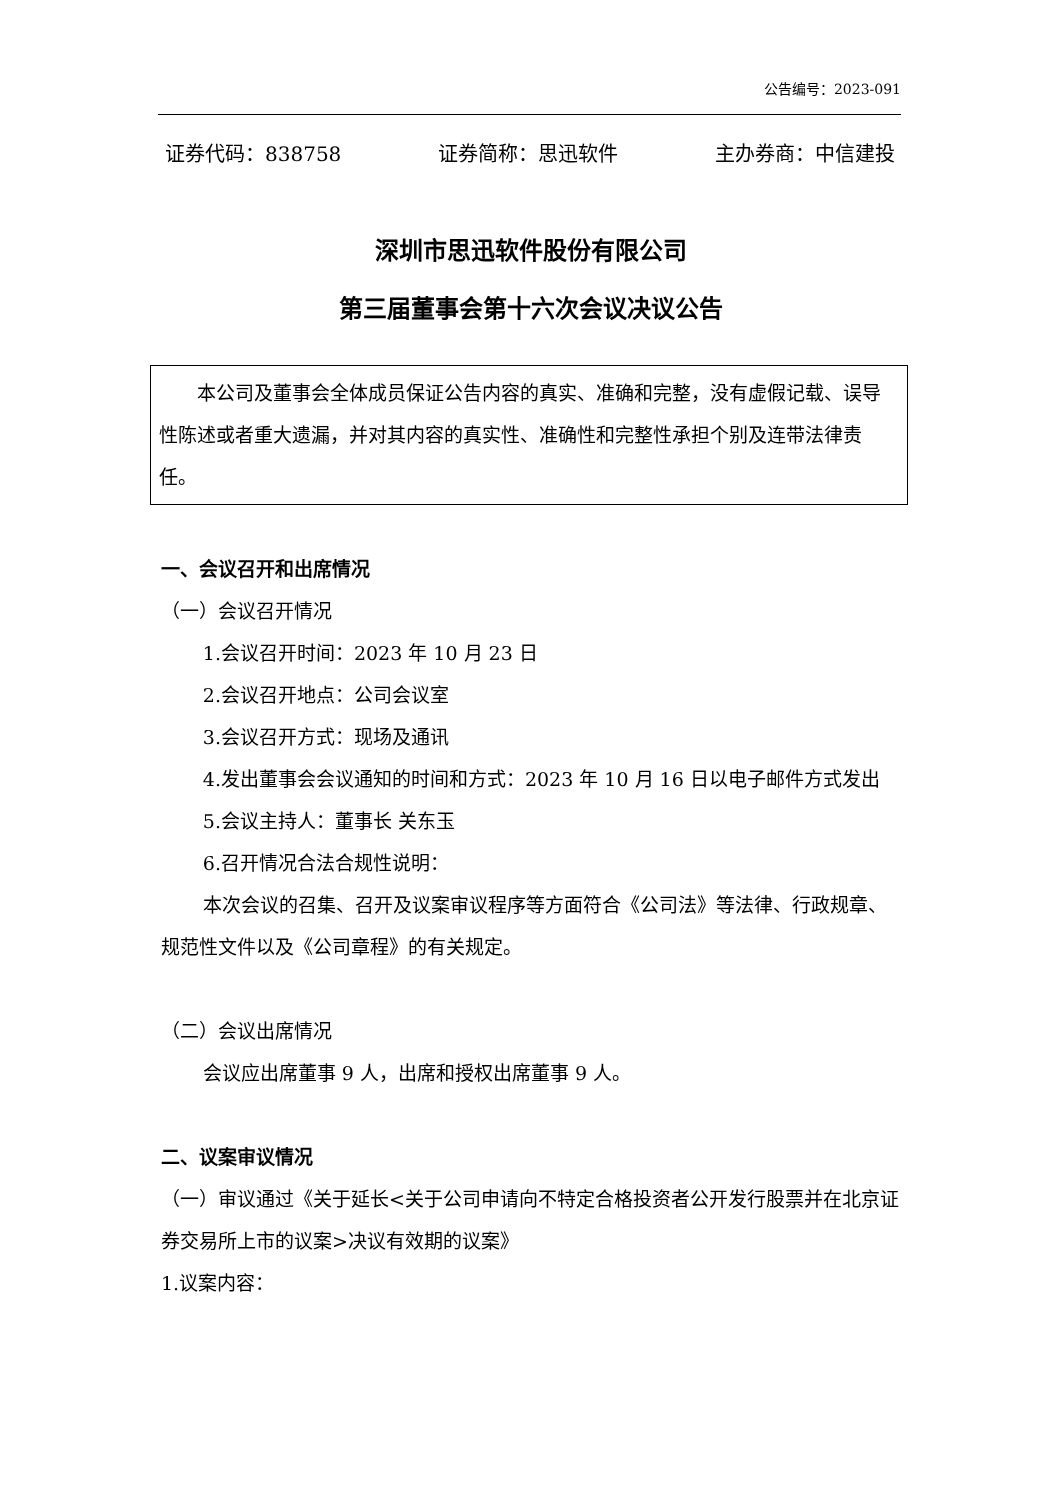公告编号：2023-091
证券代码：838758 证券简称：思迅软件 主办券商：中信建投
深圳市思迅软件股份有限公司
第三届董事会第十六次会议决议公告
本公司及董事会全体成员保证公告内容的真实、准确和完整，没有虚假记载、误导性陈述或者重大遗漏，并对其内容的真实性、准确性和完整性承担个别及连带法律责任。
一、会议召开和出席情况
（一）会议召开情况
1.会议召开时间：2023 年 10 月 23 日
2.会议召开地点：公司会议室
3.会议召开方式：现场及通讯
4.发出董事会会议通知的时间和方式：2023 年 10 月 16 日以电子邮件方式发出
5.会议主持人：董事长 关东玉
6.召开情况合法合规性说明：
本次会议的召集、召开及议案审议程序等方面符合《公司法》等法律、行政规章、规范性文件以及《公司章程》的有关规定。
（二）会议出席情况
会议应出席董事 9 人，出席和授权出席董事 9 人。
二、议案审议情况
（一）审议通过《关于延长<关于公司申请向不特定合格投资者公开发行股票并在北京证券交易所上市的议案>决议有效期的议案》
1.议案内容：